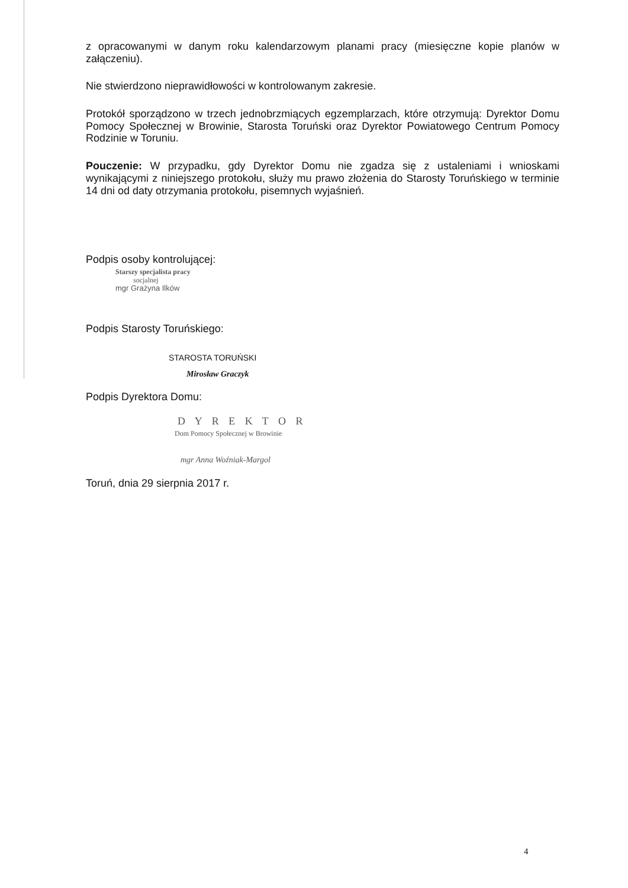z opracowanymi w danym roku kalendarzowym planami pracy (miesięczne kopie planów w załączeniu).
Nie stwierdzono nieprawidłowości w kontrolowanym zakresie.
Protokół sporządzono w trzech jednobrzmiących egzemplarzach, które otrzymują: Dyrektor Domu Pomocy Społecznej w Browinie, Starosta Toruński oraz Dyrektor Powiatowego Centrum Pomocy Rodzinie w Toruniu.
Pouczenie: W przypadku, gdy Dyrektor Domu nie zgadza się z ustaleniami i wnioskami wynikającymi z niniejszego protokołu, służy mu prawo złożenia do Starosty Toruńskiego w terminie 14 dni od daty otrzymania protokołu, pisemnych wyjaśnień.
Podpis osoby kontrolującej:
Starszy specjalista pracy
socjalnej
mgr Grażyna Ilków
Podpis Starosty Toruńskiego:
STAROSTA TORUŃSKI
Mirosław Graczyk
Podpis Dyrektora Domu:
D Y R E K T O R
Dom Pomocy Społecznej w Browinie
mgr Anna Woźniak-Margol
Toruń, dnia 29 sierpnia 2017 r.
4